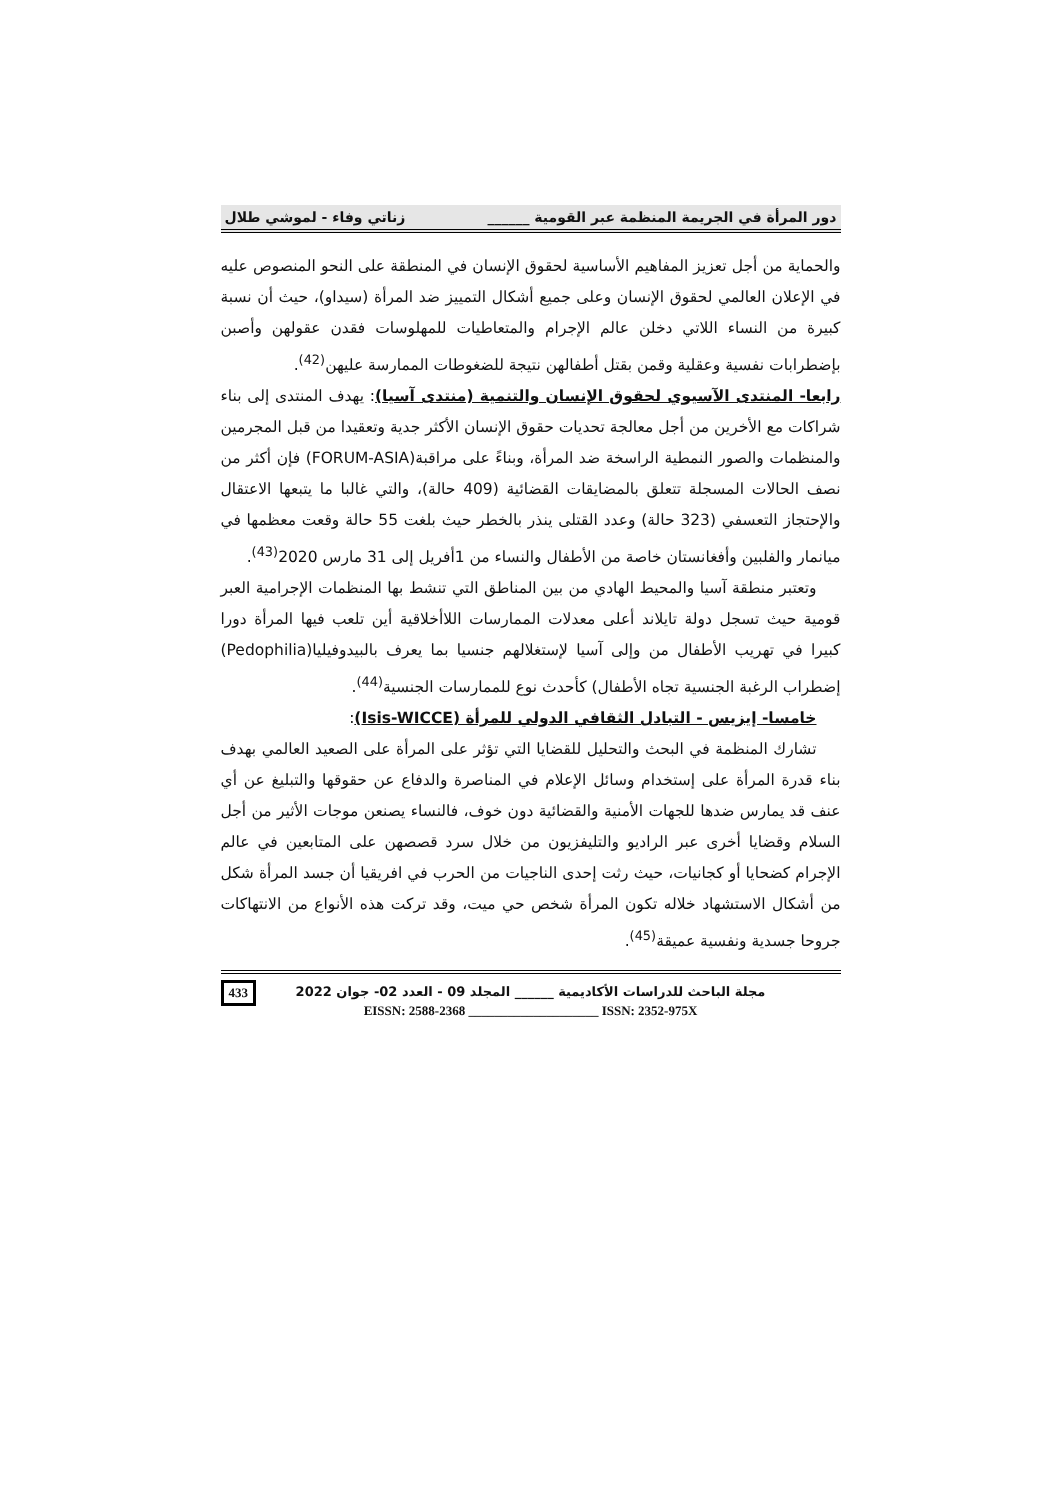دور المرأة في الجريمة المنظمة عبر القومية ______ زناتي وفاء - لموشي طلال
والحماية من أجل تعزيز المفاهيم الأساسية لحقوق الإنسان في المنطقة على النحو المنصوص عليه في الإعلان العالمي لحقوق الإنسان وعلى جميع أشكال التمييز ضد المرأة (سيداو)، حيث أن نسبة كبيرة من النساء اللاتي دخلن عالم الإجرام والمتعاطيات للمهلوسات فقدن عقولهن وأصبن بإضطرابات نفسية وعقلية وقمن بقتل أطفالهن نتيجة للضغوطات الممارسة عليهن<sup>(42)</sup>.
رابعا- المنتدى الآسيوي لحقوق الإنسان والتنمية (منتدى آسيا): يهدف المنتدى إلى بناء شراكات مع الأخرين من أجل معالجة تحديات حقوق الإنسان الأكثر جدية وتعقيدا من قبل المجرمين والمنظمات والصور النمطية الراسخة ضد المرأة، وبناءً على مراقبة(FORUM-ASIA) فإن أكثر من نصف الحالات المسجلة تتعلق بالمضايقات القضائية (409 حالة)، والتي غالبا ما يتبعها الاعتقال والإحتجاز التعسفي (323 حالة) وعدد القتلى ينذر بالخطر حيث بلغت 55 حالة وقعت معظمها في ميانمار والفلبين وأفغانستان خاصة من الأطفال والنساء من 1أفريل إلى 31 مارس 2020<sup>(43)</sup>.
وتعتبر منطقة آسيا والمحيط الهادي من بين المناطق التي تنشط بها المنظمات الإجرامية العبر قومية حيث تسجل دولة تايلاند أعلى معدلات الممارسات اللاأخلاقية أين تلعب فيها المرأة دورا كبيرا في تهريب الأطفال من وإلى آسيا لإستغلالهم جنسيا بما يعرف بالبيدوفيليا(Pedophilia) إضطراب الرغبة الجنسية تجاه الأطفال) كأحدث نوع للممارسات الجنسية<sup>(44)</sup>.
خامسا- إيزيس - التبادل الثقافي الدولي للمرأة (Isis-WICCE):
تشارك المنظمة في البحث والتحليل للقضايا التي تؤثر على المرأة على الصعيد العالمي بهدف بناء قدرة المرأة على إستخدام وسائل الإعلام في المناصرة والدفاع عن حقوقها والتبليغ عن أي عنف قد يمارس ضدها للجهات الأمنية والقضائية دون خوف، فالنساء يصنعن موجات الأثير من أجل السلام وقضايا أخرى عبر الراديو والتليفزيون من خلال سرد قصصهن على المتابعين في عالم الإجرام كضحايا أو كجانيات، حيث رثت إحدى الناجيات من الحرب في افريقيا أن جسد المرأة شكل من أشكال الاستشهاد خلاله تكون المرأة شخص حي ميت، وقد تركت هذه الأنواع من الانتهاكات جروحا جسدية ونفسية عميقة<sup>(45)</sup>.
433
مجلة الباحث للدراسات الأكاديمية ______ المجلد 09 - العدد 02- جوان 2022
EISSN: 2588-2368 ____________________ ISSN: 2352-975X